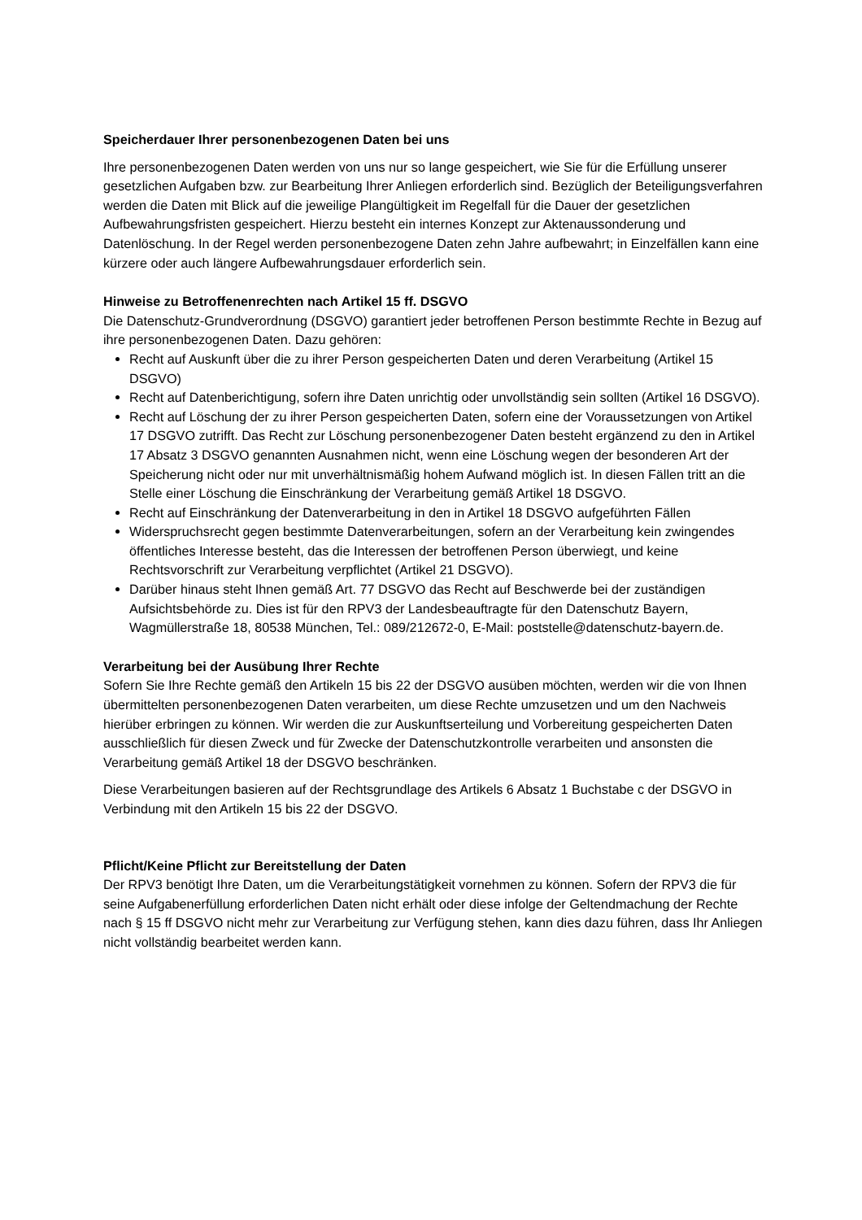Speicherdauer Ihrer personenbezogenen Daten bei uns
Ihre personenbezogenen Daten werden von uns nur so lange gespeichert, wie Sie für die Erfüllung unserer gesetzlichen Aufgaben bzw. zur Bearbeitung Ihrer Anliegen erforderlich sind. Bezüglich der Beteiligungsverfahren werden die Daten mit Blick auf die jeweilige Plangültigkeit im Regelfall für die Dauer der gesetzlichen Aufbewahrungsfristen gespeichert. Hierzu besteht ein internes Konzept zur Aktenaussonderung und Datenlöschung. In der Regel werden personenbezogene Daten zehn Jahre aufbewahrt; in Einzelfällen kann eine kürzere oder auch längere Aufbewahrungsdauer erforderlich sein.
Hinweise zu Betroffenenrechten nach Artikel 15 ff. DSGVO
Die Datenschutz-Grundverordnung (DSGVO) garantiert jeder betroffenen Person bestimmte Rechte in Bezug auf ihre personenbezogenen Daten. Dazu gehören:
Recht auf Auskunft über die zu ihrer Person gespeicherten Daten und deren Verarbeitung (Artikel 15 DSGVO)
Recht auf Datenberichtigung, sofern ihre Daten unrichtig oder unvollständig sein sollten (Artikel 16 DSGVO).
Recht auf Löschung der zu ihrer Person gespeicherten Daten, sofern eine der Voraussetzungen von Artikel 17 DSGVO zutrifft. Das Recht zur Löschung personenbezogener Daten besteht ergänzend zu den in Artikel 17 Absatz 3 DSGVO genannten Ausnahmen nicht, wenn eine Löschung wegen der besonderen Art der Speicherung nicht oder nur mit unverhältnismäßig hohem Aufwand möglich ist. In diesen Fällen tritt an die Stelle einer Löschung die Einschränkung der Verarbeitung gemäß Artikel 18 DSGVO.
Recht auf Einschränkung der Datenverarbeitung in den in Artikel 18 DSGVO aufgeführten Fällen
Widerspruchsrecht gegen bestimmte Datenverarbeitungen, sofern an der Verarbeitung kein zwingendes öffentliches Interesse besteht, das die Interessen der betroffenen Person überwiegt, und keine Rechtsvorschrift zur Verarbeitung verpflichtet (Artikel 21 DSGVO).
Darüber hinaus steht Ihnen gemäß Art. 77 DSGVO das Recht auf Beschwerde bei der zuständigen Aufsichtsbehörde zu. Dies ist für den RPV3 der Landesbeauftragte für den Datenschutz Bayern, Wagmüllerstraße 18, 80538 München, Tel.: 089/212672-0, E-Mail: poststelle@datenschutz-bayern.de.
Verarbeitung bei der Ausübung Ihrer Rechte
Sofern Sie Ihre Rechte gemäß den Artikeln 15 bis 22 der DSGVO ausüben möchten, werden wir die von Ihnen übermittelten personenbezogenen Daten verarbeiten, um diese Rechte umzusetzen und um den Nachweis hierüber erbringen zu können. Wir werden die zur Auskunftserteilung und Vorbereitung gespeicherten Daten ausschließlich für diesen Zweck und für Zwecke der Datenschutzkontrolle verarbeiten und ansonsten die Verarbeitung gemäß Artikel 18 der DSGVO beschränken.
Diese Verarbeitungen basieren auf der Rechtsgrundlage des Artikels 6 Absatz 1 Buchstabe c der DSGVO in Verbindung mit den Artikeln 15 bis 22 der DSGVO.
Pflicht/Keine Pflicht zur Bereitstellung der Daten
Der RPV3 benötigt Ihre Daten, um die Verarbeitungstätigkeit vornehmen zu können. Sofern der RPV3 die für seine Aufgabenerfüllung erforderlichen Daten nicht erhält oder diese infolge der Geltendmachung der Rechte nach § 15 ff DSGVO nicht mehr zur Verarbeitung zur Verfügung stehen, kann dies dazu führen, dass Ihr Anliegen nicht vollständig bearbeitet werden kann.